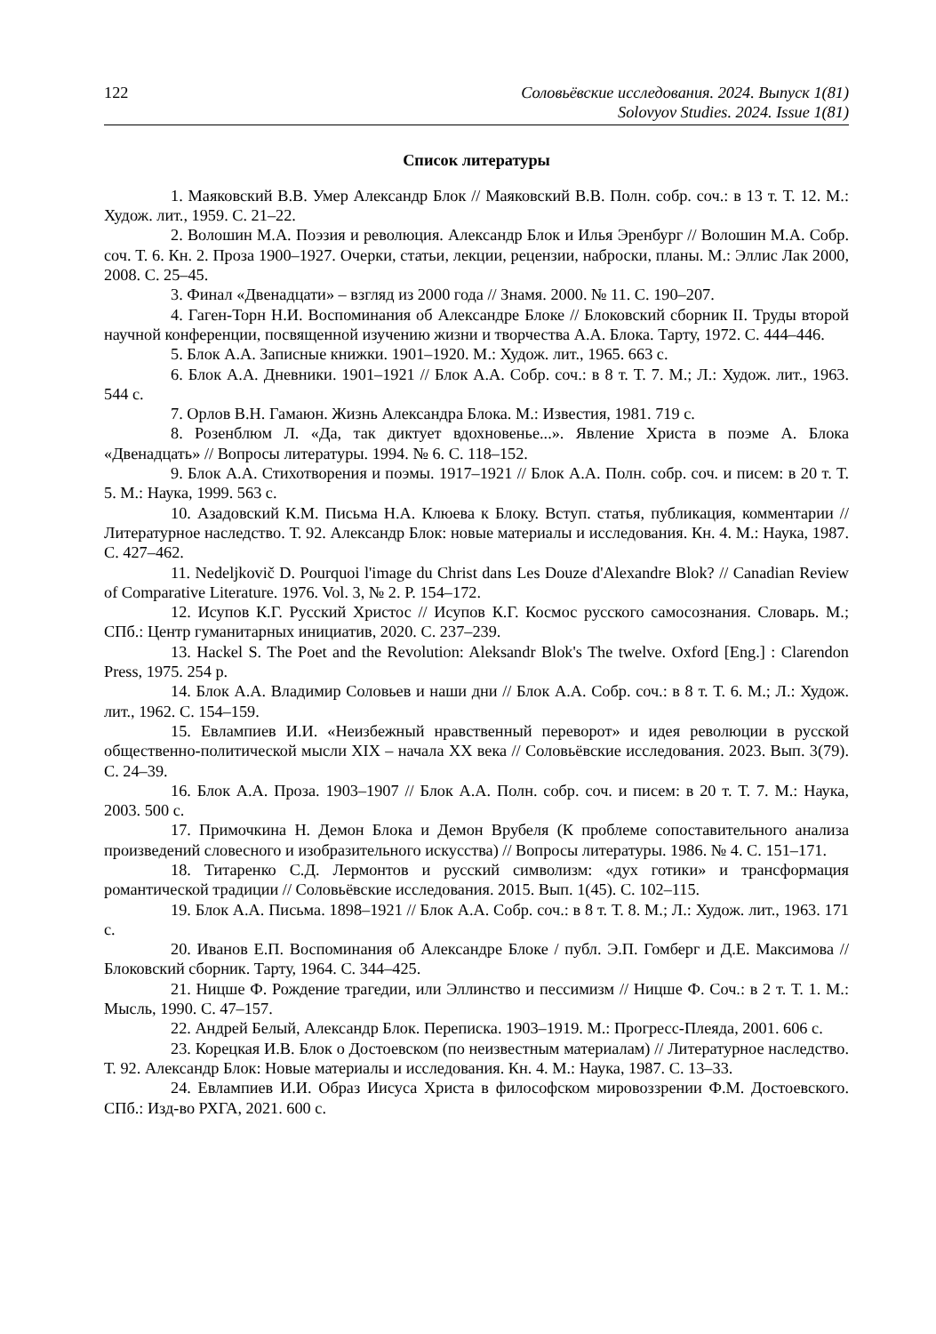122 Соловьёвские исследования. 2024. Выпуск 1(81)
Solovyov Studies. 2024. Issue 1(81)
Список литературы
1. Маяковский В.В. Умер Александр Блок // Маяковский В.В. Полн. собр. соч.: в 13 т. Т. 12. М.: Худож. лит., 1959. С. 21–22.
2. Волошин М.А. Поэзия и революция. Александр Блок и Илья Эренбург // Волошин М.А. Собр. соч. Т. 6. Кн. 2. Проза 1900–1927. Очерки, статьи, лекции, рецензии, наброски, планы. М.: Эллис Лак 2000, 2008. С. 25–45.
3. Финал «Двенадцати» – взгляд из 2000 года // Знамя. 2000. № 11. С. 190–207.
4. Гаген-Торн Н.И. Воспоминания об Александре Блоке // Блоковский сборник II. Труды второй научной конференции, посвященной изучению жизни и творчества А.А. Блока. Тарту, 1972. С. 444–446.
5. Блок А.А. Записные книжки. 1901–1920. М.: Худож. лит., 1965. 663 с.
6. Блок А.А. Дневники. 1901–1921 // Блок А.А. Собр. соч.: в 8 т. Т. 7. М.; Л.: Худож. лит., 1963. 544 с.
7. Орлов В.Н. Гамаюн. Жизнь Александра Блока. М.: Известия, 1981. 719 с.
8. Розенблюм Л. «Да, так диктует вдохновенье...». Явление Христа в поэме А. Блока «Двенадцать» // Вопросы литературы. 1994. № 6. С. 118–152.
9. Блок А.А. Стихотворения и поэмы. 1917–1921 // Блок А.А. Полн. собр. соч. и писем: в 20 т. Т. 5. М.: Наука, 1999. 563 с.
10. Азадовский К.М. Письма Н.А. Клюева к Блоку. Вступ. статья, публикация, комментарии // Литературное наследство. Т. 92. Александр Блок: новые материалы и исследования. Кн. 4. М.: Наука, 1987. С. 427–462.
11. Nedeljkovič D. Pourquoi l'image du Christ dans Les Douze d'Alexandre Blok? // Canadian Review of Comparative Literature. 1976. Vol. 3, № 2. P. 154–172.
12. Исупов К.Г. Русский Христос // Исупов К.Г. Космос русского самосознания. Словарь. М.; СПб.: Центр гуманитарных инициатив, 2020. С. 237–239.
13. Hackel S. The Poet and the Revolution: Aleksandr Blok's The twelve. Oxford [Eng.] : Clarendon Press, 1975. 254 p.
14. Блок А.А. Владимир Соловьев и наши дни // Блок А.А. Собр. соч.: в 8 т. Т. 6. М.; Л.: Худож. лит., 1962. С. 154–159.
15. Евлампиев И.И. «Неизбежный нравственный переворот» и идея революции в русской общественно-политической мысли XIX – начала XX века // Соловьёвские исследования. 2023. Вып. 3(79). С. 24–39.
16. Блок А.А. Проза. 1903–1907 // Блок А.А. Полн. собр. соч. и писем: в 20 т. Т. 7. М.: Наука, 2003. 500 с.
17. Примочкина Н. Демон Блока и Демон Врубеля (К проблеме сопоставительного анализа произведений словесного и изобразительного искусства) // Вопросы литературы. 1986. № 4. С. 151–171.
18. Титаренко С.Д. Лермонтов и русский символизм: «дух готики» и трансформация романтической традиции // Соловьёвские исследования. 2015. Вып. 1(45). С. 102–115.
19. Блок А.А. Письма. 1898–1921 // Блок А.А. Собр. соч.: в 8 т. Т. 8. М.; Л.: Худож. лит., 1963. 171 с.
20. Иванов Е.П. Воспоминания об Александре Блоке / публ. Э.П. Гомберг и Д.Е. Максимова // Блоковский сборник. Тарту, 1964. С. 344–425.
21. Ницше Ф. Рождение трагедии, или Эллинство и пессимизм // Ницше Ф. Соч.: в 2 т. Т. 1. М.: Мысль, 1990. С. 47–157.
22. Андрей Белый, Александр Блок. Переписка. 1903–1919. М.: Прогресс-Плеяда, 2001. 606 с.
23. Корецкая И.В. Блок о Достоевском (по неизвестным материалам) // Литературное наследство. Т. 92. Александр Блок: Новые материалы и исследования. Кн. 4. М.: Наука, 1987. С. 13–33.
24. Евлампиев И.И. Образ Иисуса Христа в философском мировоззрении Ф.М. Достоевского. СПб.: Изд-во РХГА, 2021. 600 с.